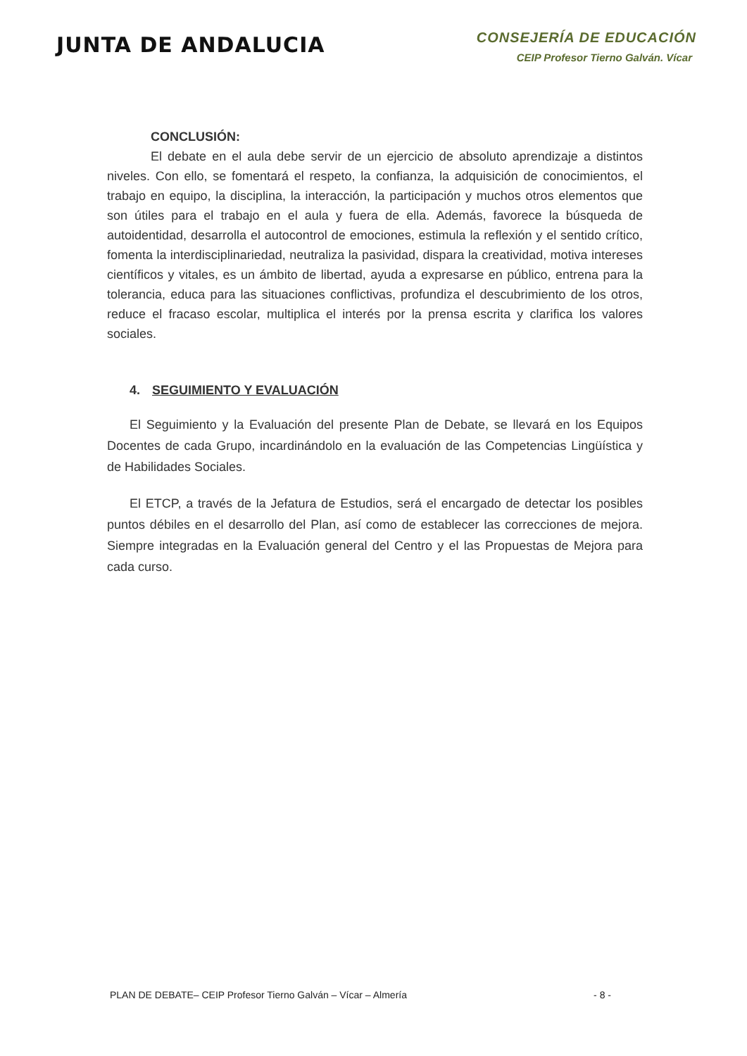JUNTA DE ANDALUCIA
CONSEJERÍA DE EDUCACIÓN
CEIP Profesor Tierno Galván. Vícar
CONCLUSIÓN:
El debate en el aula debe servir de un ejercicio de absoluto aprendizaje a distintos niveles. Con ello, se fomentará el respeto, la confianza, la adquisición de conocimientos, el trabajo en equipo, la disciplina, la interacción, la participación y muchos otros elementos que son útiles para el trabajo en el aula y fuera de ella. Además, favorece la búsqueda de autoidentidad, desarrolla el autocontrol de emociones, estimula la reflexión y el sentido crítico, fomenta la interdisciplinariedad, neutraliza la pasividad, dispara la creatividad, motiva intereses científicos y vitales, es un ámbito de libertad, ayuda a expresarse en público, entrena para la tolerancia, educa para las situaciones conflictivas, profundiza el descubrimiento de los otros, reduce el fracaso escolar, multiplica el interés por la prensa escrita y clarifica los valores sociales.
4. SEGUIMIENTO Y EVALUACIÓN
El Seguimiento y la Evaluación del presente Plan de Debate, se llevará en los Equipos Docentes de cada Grupo, incardinándolo en la evaluación de las Competencias Lingüística y de Habilidades Sociales.
El ETCP, a través de la Jefatura de Estudios, será el encargado de detectar los posibles puntos débiles en el desarrollo del Plan, así como de establecer las correcciones de mejora. Siempre integradas en la Evaluación general del Centro y el las Propuestas de Mejora para cada curso.
PLAN DE DEBATE– CEIP Profesor Tierno Galván – Vícar – Almería - 8 -